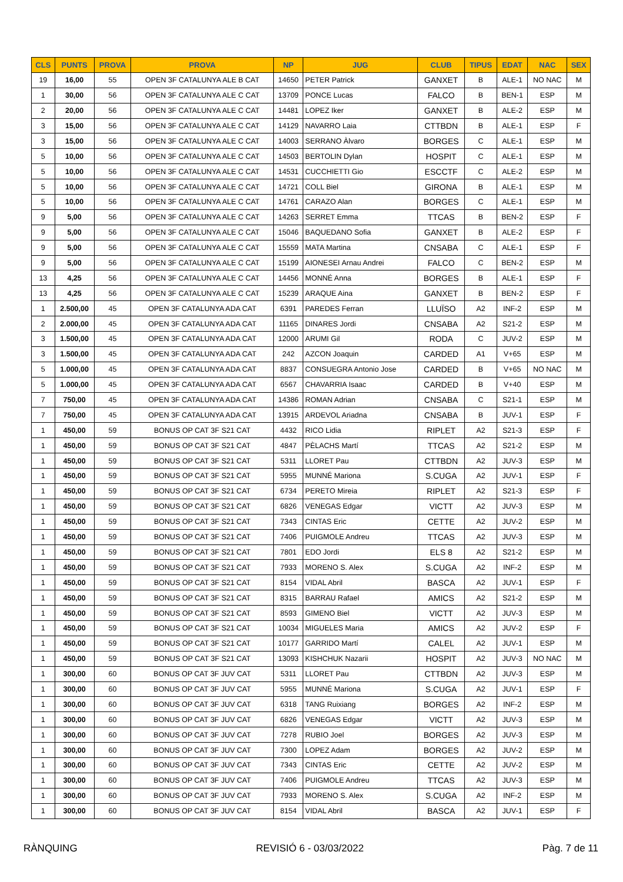| CLS | PUNTS | PROVA | PROVA | NP | JUG | CLUB | TIPUS | EDAT | NAC | SEX |
| --- | --- | --- | --- | --- | --- | --- | --- | --- | --- | --- |
| 19 | 16,00 | 55 | OPEN 3F CATALUNYA ALE B CAT | 14650 | PETER Patrick | GANXET | B | ALE-1 | NO NAC | M |
| 1 | 30,00 | 56 | OPEN 3F CATALUNYA ALE C CAT | 13709 | PONCE Lucas | FALCO | B | BEN-1 | ESP | M |
| 2 | 20,00 | 56 | OPEN 3F CATALUNYA ALE C CAT | 14481 | LOPEZ Iker | GANXET | B | ALE-2 | ESP | M |
| 3 | 15,00 | 56 | OPEN 3F CATALUNYA ALE C CAT | 14129 | NAVARRO Laia | CTTBDN | B | ALE-1 | ESP | F |
| 3 | 15,00 | 56 | OPEN 3F CATALUNYA ALE C CAT | 14003 | SERRANO Àlvaro | BORGES | C | ALE-1 | ESP | M |
| 5 | 10,00 | 56 | OPEN 3F CATALUNYA ALE C CAT | 14503 | BERTOLIN Dylan | HOSPIT | C | ALE-1 | ESP | M |
| 5 | 10,00 | 56 | OPEN 3F CATALUNYA ALE C CAT | 14531 | CUCCHIETTI Gio | ESCCTF | C | ALE-2 | ESP | M |
| 5 | 10,00 | 56 | OPEN 3F CATALUNYA ALE C CAT | 14721 | COLL Biel | GIRONA | B | ALE-1 | ESP | M |
| 5 | 10,00 | 56 | OPEN 3F CATALUNYA ALE C CAT | 14761 | CARAZO Alan | BORGES | C | ALE-1 | ESP | M |
| 9 | 5,00 | 56 | OPEN 3F CATALUNYA ALE C CAT | 14263 | SERRET Emma | TTCAS | B | BEN-2 | ESP | F |
| 9 | 5,00 | 56 | OPEN 3F CATALUNYA ALE C CAT | 15046 | BAQUEDANO Sofia | GANXET | B | ALE-2 | ESP | F |
| 9 | 5,00 | 56 | OPEN 3F CATALUNYA ALE C CAT | 15559 | MATA Martina | CNSABA | C | ALE-1 | ESP | F |
| 9 | 5,00 | 56 | OPEN 3F CATALUNYA ALE C CAT | 15199 | AIONESEI Arnau Andrei | FALCO | C | BEN-2 | ESP | M |
| 13 | 4,25 | 56 | OPEN 3F CATALUNYA ALE C CAT | 14456 | MONNÉ Anna | BORGES | B | ALE-1 | ESP | F |
| 13 | 4,25 | 56 | OPEN 3F CATALUNYA ALE C CAT | 15239 | ARAQUE Aina | GANXET | B | BEN-2 | ESP | F |
| 1 | 2.500,00 | 45 | OPEN 3F CATALUNYA ADA CAT | 6391 | PAREDES Ferran | LLUÏSO | A2 | INF-2 | ESP | M |
| 2 | 2.000,00 | 45 | OPEN 3F CATALUNYA ADA CAT | 11165 | DINARES Jordi | CNSABA | A2 | S21-2 | ESP | M |
| 3 | 1.500,00 | 45 | OPEN 3F CATALUNYA ADA CAT | 12000 | ARUMI Gil | RODA | C | JUV-2 | ESP | M |
| 3 | 1.500,00 | 45 | OPEN 3F CATALUNYA ADA CAT | 242 | AZCON Joaquin | CARDED | A1 | V+65 | ESP | M |
| 5 | 1.000,00 | 45 | OPEN 3F CATALUNYA ADA CAT | 8837 | CONSUEGRA Antonio Jose | CARDED | B | V+65 | NO NAC | M |
| 5 | 1.000,00 | 45 | OPEN 3F CATALUNYA ADA CAT | 6567 | CHAVARRIA Isaac | CARDED | B | V+40 | ESP | M |
| 7 | 750,00 | 45 | OPEN 3F CATALUNYA ADA CAT | 14386 | ROMAN Adrian | CNSABA | C | S21-1 | ESP | M |
| 7 | 750,00 | 45 | OPEN 3F CATALUNYA ADA CAT | 13915 | ARDEVOL Ariadna | CNSABA | B | JUV-1 | ESP | F |
| 1 | 450,00 | 59 | BONUS OP CAT 3F S21 CAT | 4432 | RICO Lidia | RIPLET | A2 | S21-3 | ESP | F |
| 1 | 450,00 | 59 | BONUS OP CAT 3F S21 CAT | 4847 | PÈLACHS Martí | TTCAS | A2 | S21-2 | ESP | M |
| 1 | 450,00 | 59 | BONUS OP CAT 3F S21 CAT | 5311 | LLORET Pau | CTTBDN | A2 | JUV-3 | ESP | M |
| 1 | 450,00 | 59 | BONUS OP CAT 3F S21 CAT | 5955 | MUNNÉ Mariona | S.CUGA | A2 | JUV-1 | ESP | F |
| 1 | 450,00 | 59 | BONUS OP CAT 3F S21 CAT | 6734 | PERETO Mireia | RIPLET | A2 | S21-3 | ESP | F |
| 1 | 450,00 | 59 | BONUS OP CAT 3F S21 CAT | 6826 | VENEGAS Edgar | VICTT | A2 | JUV-3 | ESP | M |
| 1 | 450,00 | 59 | BONUS OP CAT 3F S21 CAT | 7343 | CINTAS Eric | CETTE | A2 | JUV-2 | ESP | M |
| 1 | 450,00 | 59 | BONUS OP CAT 3F S21 CAT | 7406 | PUIGMOLE Andreu | TTCAS | A2 | JUV-3 | ESP | M |
| 1 | 450,00 | 59 | BONUS OP CAT 3F S21 CAT | 7801 | EDO Jordi | ELS 8 | A2 | S21-2 | ESP | M |
| 1 | 450,00 | 59 | BONUS OP CAT 3F S21 CAT | 7933 | MORENO S. Alex | S.CUGA | A2 | INF-2 | ESP | M |
| 1 | 450,00 | 59 | BONUS OP CAT 3F S21 CAT | 8154 | VIDAL Abril | BASCA | A2 | JUV-1 | ESP | F |
| 1 | 450,00 | 59 | BONUS OP CAT 3F S21 CAT | 8315 | BARRAU Rafael | AMICS | A2 | S21-2 | ESP | M |
| 1 | 450,00 | 59 | BONUS OP CAT 3F S21 CAT | 8593 | GIMENO Biel | VICTT | A2 | JUV-3 | ESP | M |
| 1 | 450,00 | 59 | BONUS OP CAT 3F S21 CAT | 10034 | MIGUELES Maria | AMICS | A2 | JUV-2 | ESP | F |
| 1 | 450,00 | 59 | BONUS OP CAT 3F S21 CAT | 10177 | GARRIDO Martí | CALEL | A2 | JUV-1 | ESP | M |
| 1 | 450,00 | 59 | BONUS OP CAT 3F S21 CAT | 13093 | KISHCHUK Nazarii | HOSPIT | A2 | JUV-3 | NO NAC | M |
| 1 | 300,00 | 60 | BONUS OP CAT 3F JUV CAT | 5311 | LLORET Pau | CTTBDN | A2 | JUV-3 | ESP | M |
| 1 | 300,00 | 60 | BONUS OP CAT 3F JUV CAT | 5955 | MUNNÉ Mariona | S.CUGA | A2 | JUV-1 | ESP | F |
| 1 | 300,00 | 60 | BONUS OP CAT 3F JUV CAT | 6318 | TANG Ruixiang | BORGES | A2 | INF-2 | ESP | M |
| 1 | 300,00 | 60 | BONUS OP CAT 3F JUV CAT | 6826 | VENEGAS Edgar | VICTT | A2 | JUV-3 | ESP | M |
| 1 | 300,00 | 60 | BONUS OP CAT 3F JUV CAT | 7278 | RUBIO Joel | BORGES | A2 | JUV-3 | ESP | M |
| 1 | 300,00 | 60 | BONUS OP CAT 3F JUV CAT | 7300 | LOPEZ Adam | BORGES | A2 | JUV-2 | ESP | M |
| 1 | 300,00 | 60 | BONUS OP CAT 3F JUV CAT | 7343 | CINTAS Eric | CETTE | A2 | JUV-2 | ESP | M |
| 1 | 300,00 | 60 | BONUS OP CAT 3F JUV CAT | 7406 | PUIGMOLE Andreu | TTCAS | A2 | JUV-3 | ESP | M |
| 1 | 300,00 | 60 | BONUS OP CAT 3F JUV CAT | 7933 | MORENO S. Alex | S.CUGA | A2 | INF-2 | ESP | M |
| 1 | 300,00 | 60 | BONUS OP CAT 3F JUV CAT | 8154 | VIDAL Abril | BASCA | A2 | JUV-1 | ESP | F |
RÀNQUING REVISIÓ 6 - 03/03/2022 Pàg. 7 de 11